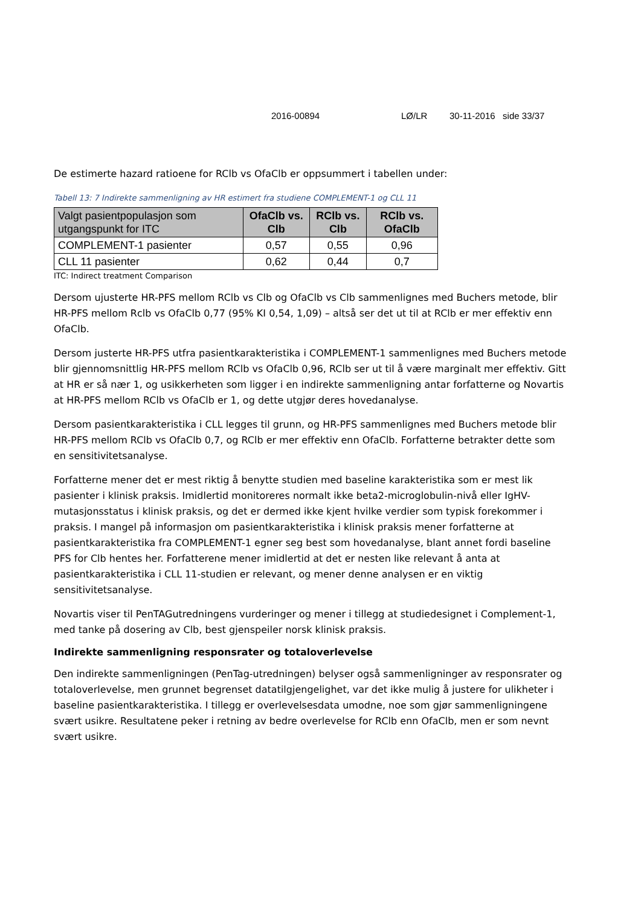2016-00894 LØ/LR 30-11-2016 side 33/37
De estimerte hazard ratioene for RClb vs OfaClb er oppsummert i tabellen under:
Tabell 13: 7 Indirekte sammenligning av HR estimert fra studiene COMPLEMENT-1 og CLL 11
| Valgt pasientpopulasjon som utgangspunkt for ITC | OfaClb vs. Clb | RClb vs. Clb | RClb vs. OfaClb |
| --- | --- | --- | --- |
| COMPLEMENT-1 pasienter | 0,57 | 0,55 | 0,96 |
| CLL 11 pasienter | 0,62 | 0,44 | 0,7 |
ITC: Indirect treatment Comparison
Dersom ujusterte HR-PFS mellom RClb vs Clb og OfaClb vs Clb sammenlignes med Buchers metode, blir HR-PFS mellom Rclb vs OfaClb 0,77 (95% KI 0,54, 1,09) – altså ser det ut til at RClb er mer effektiv enn OfaClb.
Dersom justerte HR-PFS utfra pasientkarakteristika i COMPLEMENT-1 sammenlignes med Buchers metode blir gjennomsnittlig HR-PFS mellom RClb vs OfaClb 0,96, RClb ser ut til å være marginalt mer effektiv. Gitt at HR er så nær 1, og usikkerheten som ligger i en indirekte sammenligning antar forfatterne og Novartis at HR-PFS mellom RClb vs OfaClb er 1, og dette utgjør deres hovedanalyse.
Dersom pasientkarakteristika i CLL legges til grunn, og HR-PFS sammenlignes med Buchers metode blir HR-PFS mellom RClb vs OfaClb 0,7, og RClb er mer effektiv enn OfaClb. Forfatterne betrakter dette som en sensitivitetsanalyse.
Forfatterne mener det er mest riktig å benytte studien med baseline karakteristika som er mest lik pasienter i klinisk praksis. Imidlertid monitoreres normalt ikke beta2-microglobulin-nivå eller IgHV-mutasjonsstatus i klinisk praksis, og det er dermed ikke kjent hvilke verdier som typisk forekommer i praksis. I mangel på informasjon om pasientkarakteristika i klinisk praksis mener forfatterne at pasientkarakteristika fra COMPLEMENT-1 egner seg best som hovedanalyse, blant annet fordi baseline PFS for Clb hentes her. Forfatterene mener imidlertid at det er nesten like relevant å anta at pasientkarakteristika i CLL 11-studien er relevant, og mener denne analysen er en viktig sensitivitetsanalyse.
Novartis viser til PenTAGutredningens vurderinger og mener i tillegg at studiedesignet i Complement-1, med tanke på dosering av Clb, best gjenspeiler norsk klinisk praksis.
Indirekte sammenligning responsrater og totaloverlevelse
Den indirekte sammenligningen (PenTag-utredningen) belyser også sammenligninger av responsrater og totaloverlevelse, men grunnet begrenset datatilgjengelighet, var det ikke mulig å justere for ulikheter i baseline pasientkarakteristika. I tillegg er overlevelsesdata umodne, noe som gjør sammenligningene svært usikre. Resultatene peker i retning av bedre overlevelse for RClb enn OfaClb, men er som nevnt svært usikre.